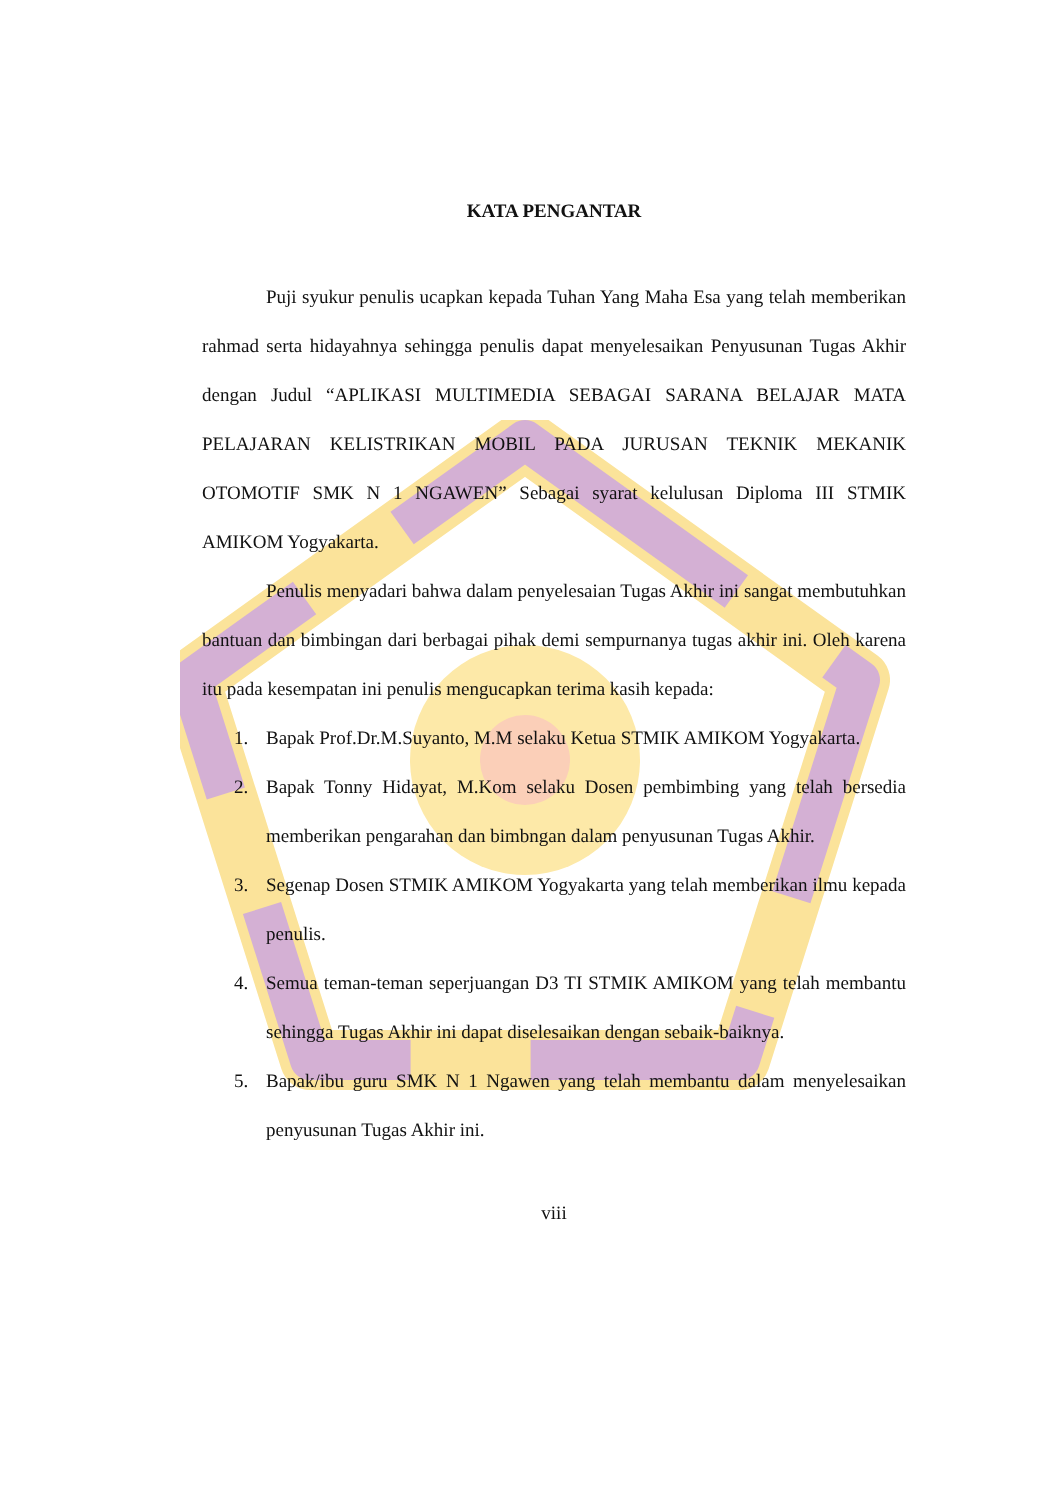KATA PENGANTAR
Puji syukur penulis ucapkan kepada Tuhan Yang Maha Esa yang telah memberikan rahmad serta hidayahnya sehingga penulis dapat menyelesaikan Penyusunan Tugas Akhir dengan Judul “APLIKASI MULTIMEDIA SEBAGAI SARANA BELAJAR MATA PELAJARAN KELISTRIKAN MOBIL PADA JURUSAN TEKNIK MEKANIK OTOMOTIF SMK N 1 NGAWEN” Sebagai syarat kelulusan Diploma III STMIK AMIKOM Yogyakarta.
Penulis menyadari bahwa dalam penyelesaian Tugas Akhir ini sangat membutuhkan bantuan dan bimbingan dari berbagai pihak demi sempurnanya tugas akhir ini. Oleh karena itu pada kesempatan ini penulis mengucapkan terima kasih kepada:
1. Bapak Prof.Dr.M.Suyanto, M.M selaku Ketua STMIK AMIKOM Yogyakarta.
2. Bapak Tonny Hidayat, M.Kom selaku Dosen pembimbing yang telah bersedia memberikan pengarahan dan bimbngan dalam penyusunan Tugas Akhir.
3. Segenap Dosen STMIK AMIKOM Yogyakarta yang telah memberikan ilmu kepada penulis.
4. Semua teman-teman seperjuangan D3 TI STMIK AMIKOM yang telah membantu sehingga Tugas Akhir ini dapat diselesaikan dengan sebaik-baiknya.
5. Bapak/ibu guru SMK N 1 Ngawen yang telah membantu dalam menyelesaikan penyusunan Tugas Akhir ini.
viii